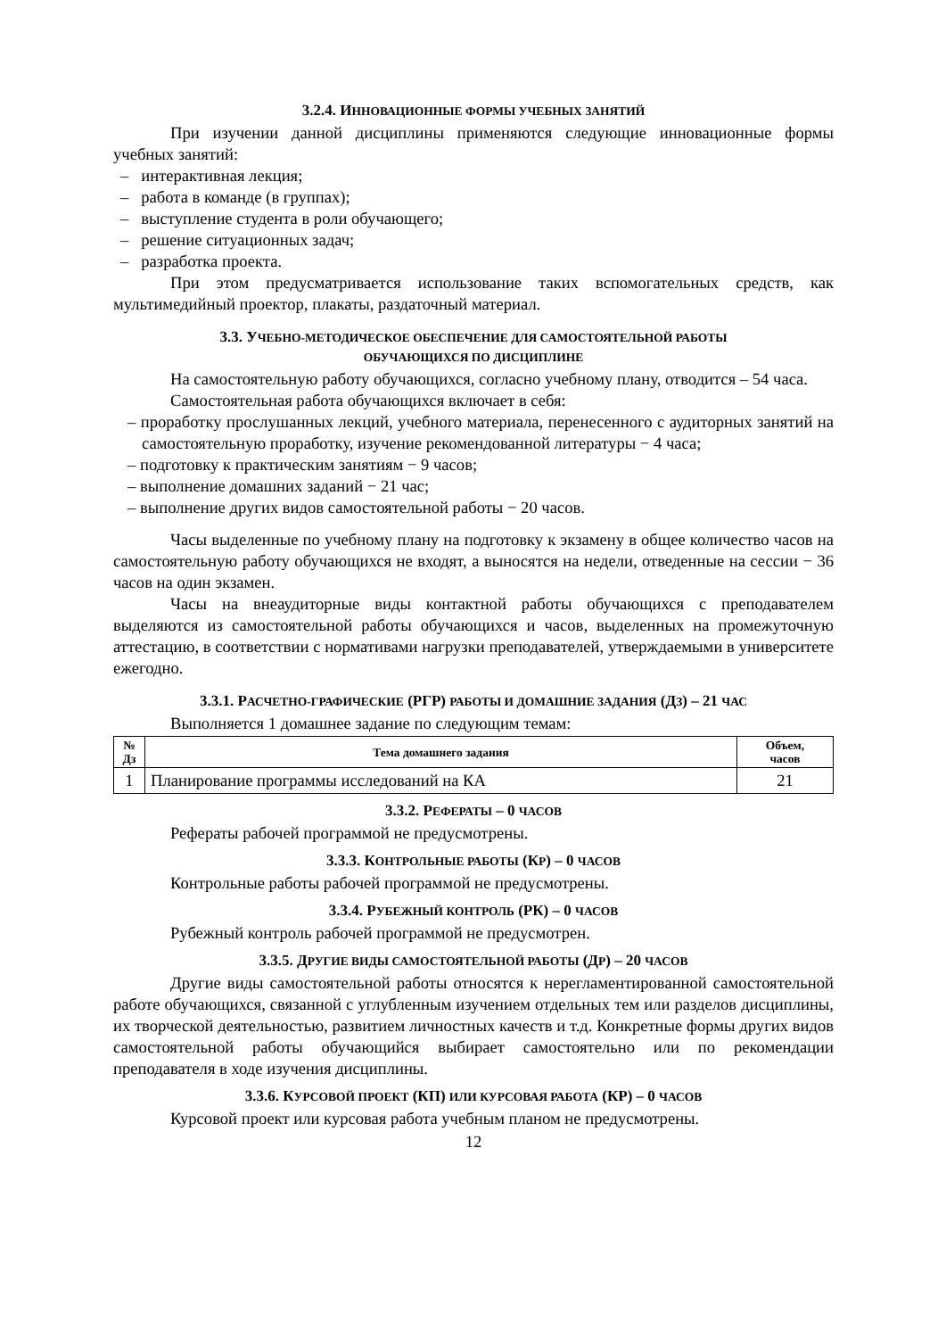3.2.4. ИННОВАЦИОННЫЕ ФОРМЫ УЧЕБНЫХ ЗАНЯТИЙ
При изучении данной дисциплины применяются следующие инновационные формы учебных занятий:
– интерактивная лекция;
– работа в команде (в группах);
– выступление студента в роли обучающего;
– решение ситуационных задач;
– разработка проекта.
При этом предусматривается использование таких вспомогательных средств, как мультимедийный проектор, плакаты, раздаточный материал.
3.3. УЧЕБНО-МЕТОДИЧЕСКОЕ ОБЕСПЕЧЕНИЕ ДЛЯ САМОСТОЯТЕЛЬНОЙ РАБОТЫ
ОБУЧАЮЩИХСЯ ПО ДИСЦИПЛИНЕ
На самостоятельную работу обучающихся, согласно учебному плану, отводится – 54 часа.
Самостоятельная работа обучающихся включает в себя:
– проработку прослушанных лекций, учебного материала, перенесенного с аудиторных занятий на самостоятельную проработку, изучение рекомендованной литературы − 4 часа;
– подготовку к практическим занятиям − 9 часов;
– выполнение домашних заданий − 21 час;
– выполнение других видов самостоятельной работы − 20 часов.
Часы выделенные по учебному плану на подготовку к экзамену в общее количество часов на самостоятельную работу обучающихся не входят, а выносятся на недели, отведенные на сессии − 36 часов на один экзамен.
Часы на внеаудиторные виды контактной работы обучающихся с преподавателем выделяются из самостоятельной работы обучающихся и часов, выделенных на промежуточную аттестацию, в соответствии с нормативами нагрузки преподавателей, утверждаемыми в университете ежегодно.
3.3.1. РАСЧЕТНО-ГРАФИЧЕСКИЕ (РГР) РАБОТЫ И ДОМАШНИЕ ЗАДАНИЯ (ДЗ) – 21 ЧАС
Выполняется 1 домашнее задание по следующим темам:
| № Дз | Тема домашнего задания | Объем, часов |
| --- | --- | --- |
| 1 | Планирование программы исследований на КА | 21 |
3.3.2. РЕФЕРАТЫ – 0 ЧАСОВ
Рефераты рабочей программой не предусмотрены.
3.3.3. КОНТРОЛЬНЫЕ РАБОТЫ (КР) – 0 ЧАСОВ
Контрольные работы рабочей программой не предусмотрены.
3.3.4. РУБЕЖНЫЙ КОНТРОЛЬ (РК) – 0 ЧАСОВ
Рубежный контроль рабочей программой не предусмотрен.
3.3.5. ДРУГИЕ ВИДЫ САМОСТОЯТЕЛЬНОЙ РАБОТЫ (ДР) – 20 ЧАСОВ
Другие виды самостоятельной работы относятся к нерегламентированной самостоятельной работе обучающихся, связанной с углубленным изучением отдельных тем или разделов дисциплины, их творческой деятельностью, развитием личностных качеств и т.д. Конкретные формы других видов самостоятельной работы обучающийся выбирает самостоятельно или по рекомендации преподавателя в ходе изучения дисциплины.
3.3.6. КУРСОВОЙ ПРОЕКТ (КП) ИЛИ КУРСОВАЯ РАБОТА (КР) – 0 ЧАСОВ
Курсовой проект или курсовая работа учебным планом не предусмотрены.
12